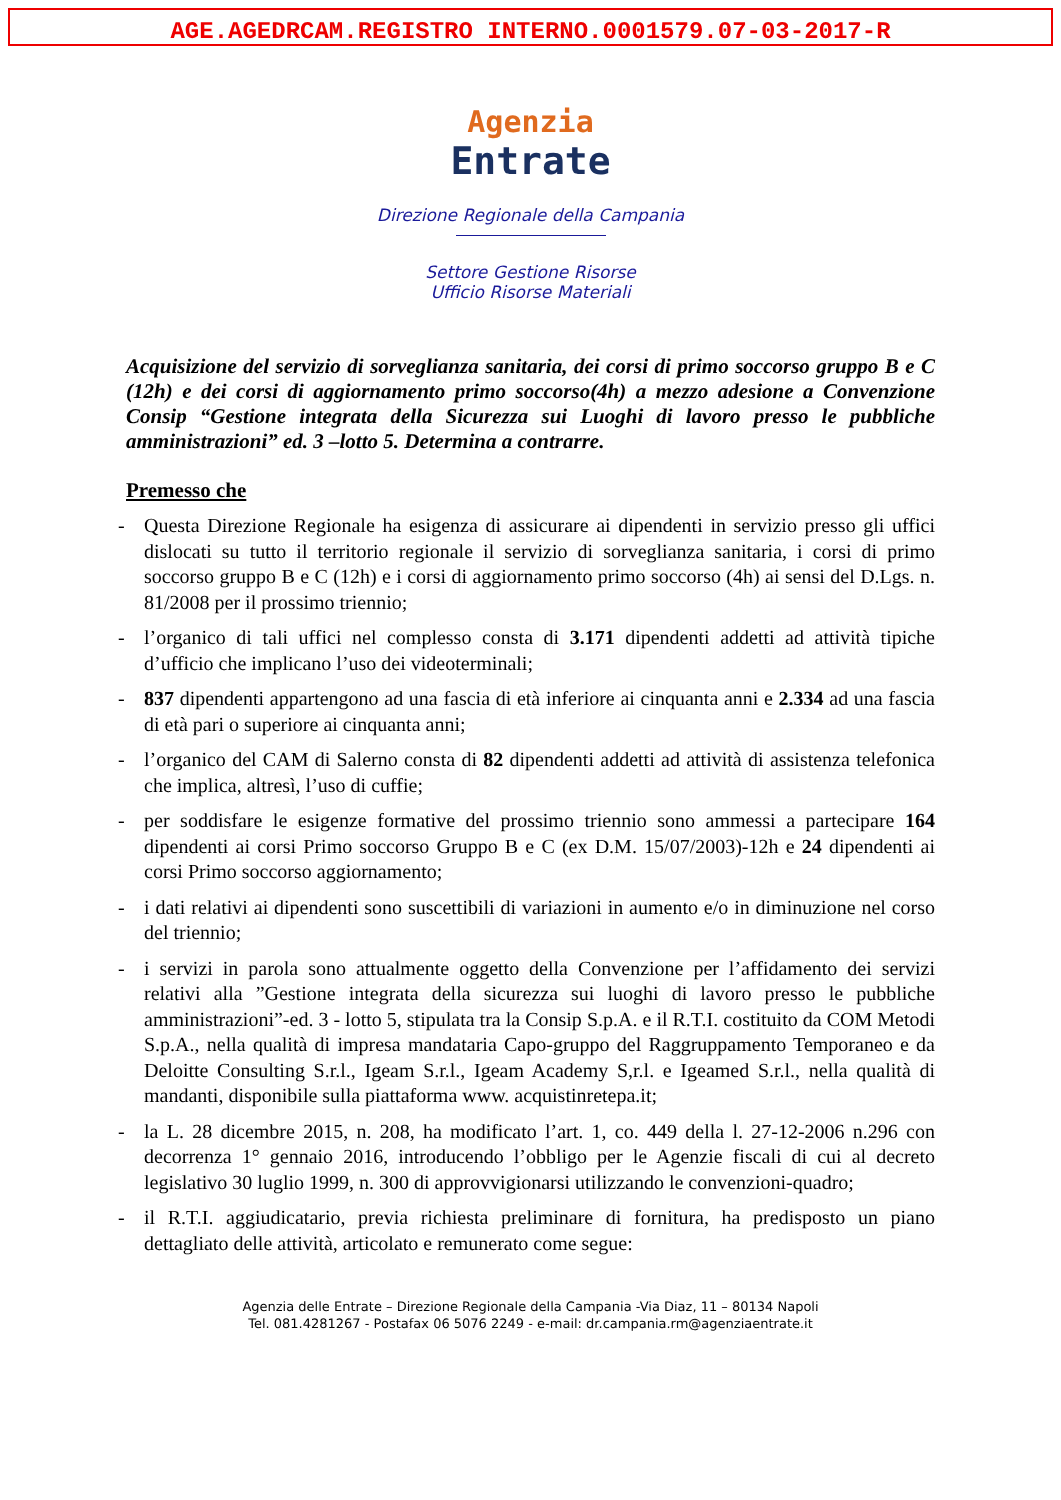AGE.AGEDRCAM.REGISTRO INTERNO.0001579.07-03-2017-R
Agenzia
Entrate
Direzione Regionale della Campania
Settore Gestione Risorse
Ufficio Risorse Materiali
Acquisizione del servizio di sorveglianza sanitaria, dei corsi di primo soccorso gruppo B e C (12h) e dei corsi di aggiornamento primo soccorso(4h) a mezzo adesione a Convenzione Consip “Gestione integrata della Sicurezza sui Luoghi di lavoro presso le pubbliche amministrazioni” ed. 3 –lotto 5. Determina a contrarre.
Premesso che
- Questa Direzione Regionale ha esigenza di assicurare ai dipendenti in servizio presso gli uffici dislocati su tutto il territorio regionale il servizio di sorveglianza sanitaria, i corsi di primo soccorso gruppo B e C (12h) e i corsi di aggiornamento primo soccorso (4h) ai sensi del D.Lgs. n. 81/2008 per il prossimo triennio;
- l’organico di tali uffici nel complesso consta di 3.171 dipendenti addetti ad attività tipiche d’ufficio che implicano l’uso dei videoterminali;
- 837 dipendenti appartengono ad una fascia di età inferiore ai cinquanta anni e 2.334 ad una fascia di età pari o superiore ai cinquanta anni;
- l’organico del CAM di Salerno consta di 82 dipendenti addetti ad attività di assistenza telefonica che implica, altresì, l’uso di cuffie;
- per soddisfare le esigenze formative del prossimo triennio sono ammessi a partecipare 164 dipendenti ai corsi Primo soccorso Gruppo B e C (ex D.M. 15/07/2003)-12h e 24 dipendenti ai corsi Primo soccorso aggiornamento;
- i dati relativi ai dipendenti sono suscettibili di variazioni in aumento e/o in diminuzione nel corso del triennio;
- i servizi in parola sono attualmente oggetto della Convenzione per l’affidamento dei servizi relativi alla ”Gestione integrata della sicurezza sui luoghi di lavoro presso le pubbliche amministrazioni”-ed. 3 - lotto 5, stipulata tra la Consip S.p.A. e il R.T.I. costituito da COM Metodi S.p.A., nella qualità di impresa mandataria Capo-gruppo del Raggruppamento Temporaneo e da Deloitte Consulting S.r.l., Igeam S.r.l., Igeam Academy S,r.l. e Igeamed S.r.l., nella qualità di mandanti, disponibile sulla piattaforma www. acquistinretepa.it;
- la L. 28 dicembre 2015, n. 208, ha modificato l’art. 1, co. 449 della l. 27-12-2006 n.296 con decorrenza 1° gennaio 2016, introducendo l’obbligo per le Agenzie fiscali di cui al decreto legislativo 30 luglio 1999, n. 300 di approvvigionarsi utilizzando le convenzioni-quadro;
- il R.T.I. aggiudicatario, previa richiesta preliminare di fornitura, ha predisposto un piano dettagliato delle attività, articolato e remunerato come segue:
Agenzia delle Entrate – Direzione Regionale della Campania -Via Diaz, 11 – 80134 Napoli
Tel. 081.4281267 - Postafax 06 5076 2249 - e-mail: dr.campania.rm@agenziaentrate.it